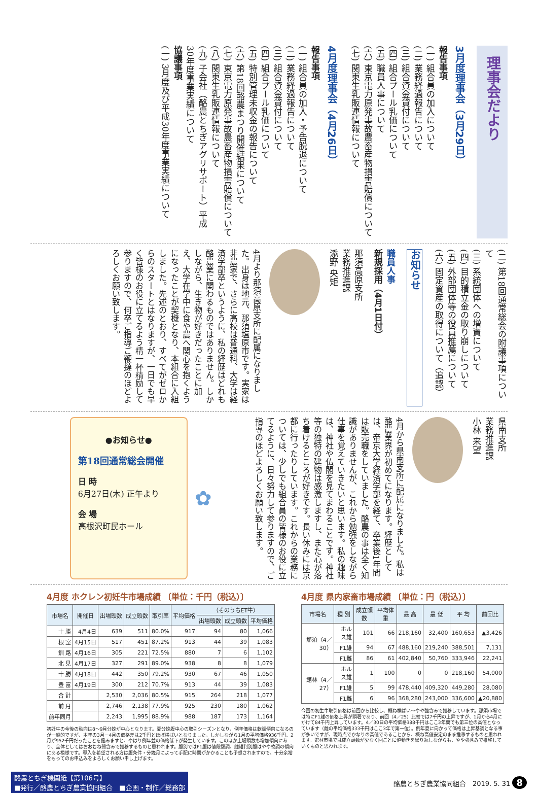理事会だより
3月度理事会（3月29日）
報告事項
(一) 組合員の加入について
(二) 業務経過報告について
(三) 組合資金貸付について
(四) 組合プール乳価について
(五) 職員人事について
(六) 東京電力原発事故農畜産物損害賠償について
(七) 関東生乳販連情報について
4月度理事会（4月26日）
報告事項
(一) 組合員の加入・予告脱退について
(二) 業務経過報告について
(三) 組合資金貸付について
(四) 組合プール乳価について
(五) 特別管理未収金の報告について
(六) 第18回酪農まつり開催結果について
(七) 東京電力原発事故農畜産物損害賠償について
(八) 関東生乳販連情報について
(九) 子会社（酪農とちぎアグリサポート）平成30年度事業実績について
協議事項
(一) 3月度及び平成30年度事業実績について
(二) 第18回通常総会の附議事項について
(三) 系統団体への増資について
(四) 目的積立金の取り崩しについて
(五) 外部団体等の役員推薦について
(六) 固定資産の取得について（追認）
お知らせ
職員人事
新規採用（4月1日付）
那須高原支所
業務推進課
添野 央矩
4月より那須高原支所に配属になりました。出身は地元、那須塩原市です。実家は非農家で、さらに高校は普通科、大学は経済学部卒というように、私の経歴はどれも酪農業に関わるものではありません。しかしながら、生き物が好きだったことに加え、大学在学中に食や農へ関心を抱くようになったことが契機となり、本組合に入組しました。先述のとおり、すべてがゼロからのスタートとはなりますが、一日でも早く皆様のお役に立てるよう精一杯精励して参りますので、何卒ご指導ご鞭撻のほどよろしくお願い致します。
県南支所
業務推進課
小林 来望
4月から県南支所に配属になりました。私は酪農業界が初めてになります。経歴としては、帝京大学経済学部を経て、卒業後1年間は販売職をしていました。酪農の事は全く知識がありませんが、これから勉強をしながら仕事を覚えていきたいと思います。私の趣味は、神社や仏閣を見てまわることです。神社等の独特の建物は感激しますし、また心が落ち着けるところが好きです。長い休みには京都に行ったりしています。これからの業務については、少しでも組合員の皆様のお役に立てるように、日々努力して参りますので、ご指導のほどよろしくお願い致します。
✿
●お知らせ●
第18回通常総会開催
日 時
6月27日(木) 正午より
会 場
高根沢町民ホール
4月度 ホクレン初妊牛市場成績 〔単位：千円（税込）〕
| 市場名 | 開催日 | 出場頭数 | 成立頭数 | 取引率 | 平均価格 | （そのうちET牛） | | |
| --- | --- | --- | --- | --- | --- | --- | --- | --- |
| | | | | | | 出場頭数 | 成立頭数 | 平均価格 |
| 十 勝 | 4月4日 | 639 | 511 | 80.0% | 917 | 94 | 80 | 1,066 |
| 根 室 | 4月15日 | 517 | 451 | 87.2% | 913 | 44 | 39 | 1,083 |
| 釧 路 | 4月16日 | 305 | 221 | 72.5% | 880 | 7 | 6 | 1,102 |
| 北 見 | 4月17日 | 327 | 291 | 89.0% | 938 | 8 | 8 | 1,079 |
| 十 勝 | 4月18日 | 442 | 350 | 79.2% | 930 | 67 | 46 | 1,050 |
| 豊 富 | 4月19日 | 300 | 212 | 70.7% | 913 | 44 | 39 | 1,083 |
| 合 計 | | 2,530 | 2,036 | 80.5% | 915 | 264 | 218 | 1,077 |
| 前 月 | | 2,746 | 2,138 | 77.9% | 925 | 230 | 180 | 1,062 |
| 前年同月 | | 2,243 | 1,995 | 88.9% | 988 | 187 | 173 | 1,164 |
初妊牛の今後の動向は8～9月分娩が中心となります。夏分娩腹中心の取引シーズンとなり、例年価格は軟調傾向になるのが一般的ですが、本年の3月－4月の価格差は2千円とほぼ横ばいとなりました。しかしながら1月の平均価格936千円、2月が952千円だったことを鑑みますと、やはり例年並の価格低下が発生しています。このほか上場頭数も増加傾向にあり、全体としてはおおむね弱含みで推移するものと思われます。腹別ではF1腹は値段堅調、雌雄判別腹はやや軟調の傾向にある模様です。導入を希望される方は腹条件・分娩月によって手配に時間がかかることも予想されますので、十分余裕をもってのお申込みをよろしくお願い申し上げます。
4月度 県内家畜市場成績 〔単位：円（税込）〕
| 市場名 | 種 別 | 成立頭数 | 平均体重 | 最 高 | 最 低 | 平 均 | 前回比 |
| --- | --- | --- | --- | --- | --- | --- | --- |
| 那須（4／30） | ホルス雄 | 101 | 66 | 218,160 | 32,400 | 160,653 | ▲3,426 |
| | F1雄 | 94 | 67 | 488,160 | 219,240 | 388,501 | 7,131 |
| | F1雌 | 86 | 61 | 402,840 | 50,760 | 333,946 | 22,241 |
| 館林（4／27） | ホルス雄 | 1 | 100 | 0 | 0 | 218,160 | 54,000 |
| | F1雄 | 5 | 99 | 478,440 | 409,320 | 449,280 | 28,080 |
| | F1雌 | 6 | 96 | 368,280 | 243,000 | 336,600 | ▲20,880 |
今回の初生牛取引価格は前回から比較し、概ね横ばい～やや強含みで推移しています。那須市場では特にF1雄の価格上昇が顕著であり、前回（4／25）比較では7千円の上昇ですが、1月から4月にかけて84千円上昇しています。4／30日の平均価格388千円はここ3年間でも第三位の高値となっています（雌の平均価格333千円はここ3年で第一位）。例年夏に向かって価格は上昇基調となる事が多いですが、現時点でかなりの高値であることから、概ね高値安定のまま推移するものと思われます。館林市場では成立頭数が少なく回ごとに値動きを繰り返しながらも、やや強含みで推移していくものと思われます。
酪農とちぎ機関紙【第106号】
■発行／酪農とちぎ農業協同組合　■企画・制作／総務部
酪農とちぎ農業協同組合　2019. 5. 31 8